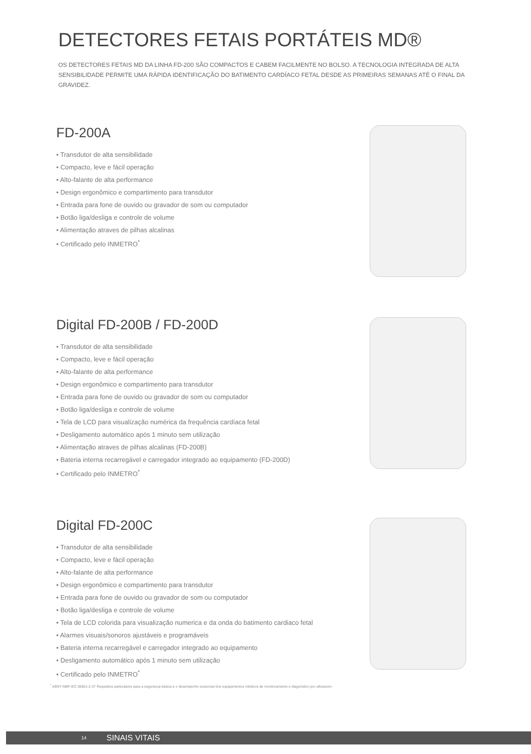DETECTORES FETAIS PORTÁTEIS MD®
OS DETECTORES FETAIS MD DA LINHA FD-200 SÃO COMPACTOS E CABEM FACILMENTE NO BOLSO. A TECNOLOGIA INTEGRADA DE ALTA SENSIBILIDADE PERMITE UMA RÁPIDA IDENTIFICAÇÃO DO BATIMENTO CARDÍACO FETAL DESDE AS PRIMEIRAS SEMANAS ATÉ O FINAL DA GRAVIDEZ.
FD-200A
• Transdutor de alta sensibilidade
• Compacto, leve e fácil operação
• Alto-falante de alta performance
• Design ergonômico e compartimento para transdutor
• Entrada para fone de ouvido ou gravador de som ou computador
• Botão liga/desliga e controle de volume
• Alimentação atraves de pilhas alcalinas
• Certificado pelo INMETRO<sup>*</sup>
Digital FD-200B / FD-200D
• Transdutor de alta sensibilidade
• Compacto, leve e fácil operação
• Alto-falante de alta performance
• Design ergonômico e compartimento para transdutor
• Entrada para fone de ouvido ou gravador de som ou computador
• Botão liga/desliga e controle de volume
• Tela de LCD para visualização numérica da frequência cardíaca fetal
• Desligamento automático após 1 minuto sem utilização
• Alimentação atraves de pilhas alcalinas (FD-200B)
• Bateria interna recarregável e carregador integrado ao equipamento (FD-200D)
• Certificado pelo INMETRO<sup>*</sup>
Digital FD-200C
• Transdutor de alta sensibilidade
• Compacto, leve e fácil operação
• Alto-falante de alta performance
• Design ergonômico e compartimento para transdutor
• Entrada para fone de ouvido ou gravador de som ou computador
• Botão liga/desliga e controle de volume
• Tela de LCD colorida para visualização numerica e da onda do batimento cardiaco fetal
• Alarmes visuais/sonoros ajustáveis e programáveis
• Bateria interna recarregável e carregador integrado ao equipamento
• Desligamento automático após 1 minuto sem utilização
• Certificado pelo INMETRO<sup>*</sup>
<sup>*</sup> ABNT NBR IEC 60601-2-37 Requisitos particulares para a segurança básica e o desempenho essencial dos equipamentos médicos de monitoramento e diagnóstico por ultrassom
14 SINAIS VITAIS